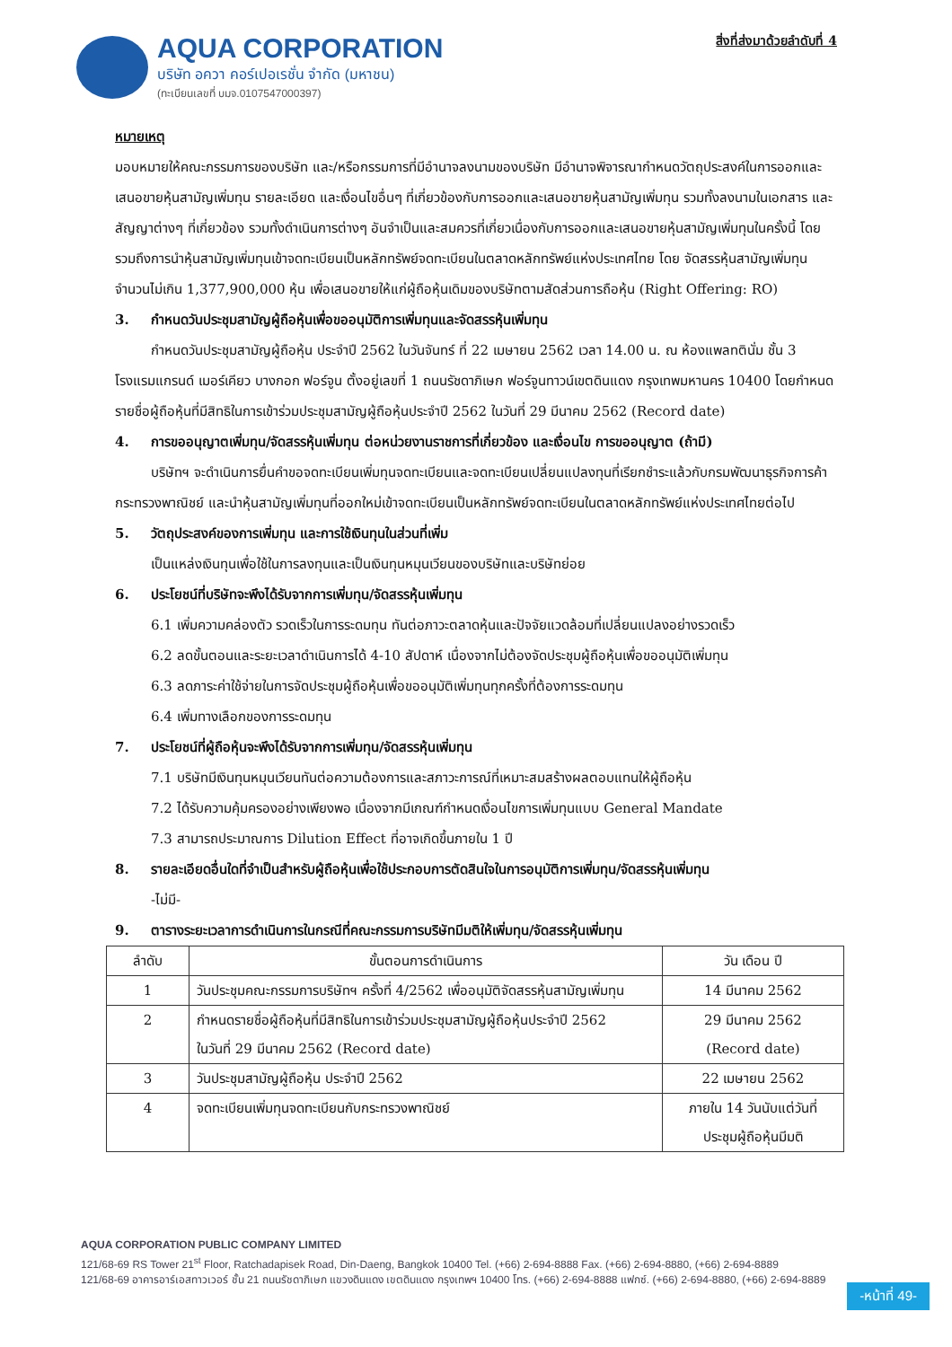AQUA CORPORATION
บริษัท อควา คอร์เปอเรชั่น จำกัด (มหาชน)
(ทะเบียนเลขที่ บมจ.0107547000397)
สิ่งที่ส่งมาด้วยลำดับที่ 4
หมายเหตุ
มอบหมายให้คณะกรรมการของบริษัท และ/หรือกรรมการที่มีอำนาจลงนามของบริษัท มีอำนาจพิจารณากำหนดวัตถุประสงค์ในการออกและเสนอขายหุ้นสามัญเพิ่มทุน รายละเอียด และเงื่อนไขอื่นๆ ที่เกี่ยวข้องกับการออกและเสนอขายหุ้นสามัญเพิ่มทุน รวมทั้งลงนามในเอกสาร และสัญญาต่างๆ ที่เกี่ยวข้อง รวมทั้งดำเนินการต่างๆ อันจำเป็นและสมควรที่เกี่ยวเนื่องกับการออกและเสนอขายหุ้นสามัญเพิ่มทุนในครั้งนี้ โดยรวมถึงการนำหุ้นสามัญเพิ่มทุนเข้าจดทะเบียนเป็นหลักทรัพย์จดทะเบียนในตลาดหลักทรัพย์แห่งประเทศไทย โดย จัดสรรหุ้นสามัญเพิ่มทุนจำนวนไม่เกิน 1,377,900,000 หุ้น เพื่อเสนอขายให้แก่ผู้ถือหุ้นเดิมของบริษัทตามสัดส่วนการถือหุ้น (Right Offering: RO)
3. กำหนดวันประชุมสามัญผู้ถือหุ้นเพื่อขออนุมัติการเพิ่มทุนและจัดสรรหุ้นเพิ่มทุน
กำหนดวันประชุมสามัญผู้ถือหุ้น ประจำปี 2562 ในวันจันทร์ ที่ 22 เมษายน 2562 เวลา 14.00 น. ณ ห้องแพลทตินั่ม ชั้น 3 โรงแรมแกรนด์ เมอร์เคียว บางกอก ฟอร์จูน ตั้งอยู่เลขที่ 1 ถนนรัชดาภิเษก ฟอร์จูนทาวน์เขตดินแดง กรุงเทพมหานคร 10400 โดยกำหนดรายชื่อผู้ถือหุ้นที่มีสิทธิในการเข้าร่วมประชุมสามัญผู้ถือหุ้นประจำปี 2562 ในวันที่ 29 มีนาคม 2562 (Record date)
4. การขออนุญาตเพิ่มทุน/จัดสรรหุ้นเพิ่มทุน ต่อหน่วยงานราชการที่เกี่ยวข้อง และเงื่อนไข การขออนุญาต (ถ้ามี)
บริษัทฯ จะดำเนินการยื่นคำขอจดทะเบียนเพิ่มทุนจดทะเบียนและจดทะเบียนเปลี่ยนแปลงทุนที่เรียกชำระแล้วกับกรมพัฒนาธุรกิจการค้า กระทรวงพาณิชย์ และนำหุ้นสามัญเพิ่มทุนที่ออกใหม่เข้าจดทะเบียนเป็นหลักทรัพย์จดทะเบียนในตลาดหลักทรัพย์แห่งประเทศไทยต่อไป
5. วัตถุประสงค์ของการเพิ่มทุน และการใช้เงินทุนในส่วนที่เพิ่ม
เป็นแหล่งเงินทุนเพื่อใช้ในการลงทุนและเป็นเงินทุนหมุนเวียนของบริษัทและบริษัทย่อย
6. ประโยชน์ที่บริษัทจะพึงได้รับจากการเพิ่มทุน/จัดสรรหุ้นเพิ่มทุน
6.1 เพิ่มความคล่องตัว รวดเร็วในการระดมทุน ทันต่อภาวะตลาดหุ้นและปัจจัยแวดล้อมที่เปลี่ยนแปลงอย่างรวดเร็ว
6.2 ลดขั้นตอนและระยะเวลาดำเนินการได้ 4-10 สัปดาห์ เนื่องจากไม่ต้องจัดประชุมผู้ถือหุ้นเพื่อขออนุมัติเพิ่มทุน
6.3 ลดภาระค่าใช้จ่ายในการจัดประชุมผู้ถือหุ้นเพื่อขออนุมัติเพิ่มทุนทุกครั้งที่ต้องการระดมทุน
6.4 เพิ่มทางเลือกของการระดมทุน
7. ประโยชน์ที่ผู้ถือหุ้นจะพึงได้รับจากการเพิ่มทุน/จัดสรรหุ้นเพิ่มทุน
7.1 บริษัทมีเงินทุนหมุนเวียนทันต่อความต้องการและสภาวะการณ์ที่เหมาะสมสร้างผลตอบแทนให้ผู้ถือหุ้น
7.2 ได้รับความคุ้มครองอย่างเพียงพอ เนื่องจากมีเกณฑ์กำหนดเงื่อนไขการเพิ่มทุนแบบ General Mandate
7.3 สามารถประมาณการ Dilution Effect ที่อาจเกิดขึ้นภายใน 1 ปี
8. รายละเอียดอื่นใดที่จำเป็นสำหรับผู้ถือหุ้นเพื่อใช้ประกอบการตัดสินใจในการอนุมัติการเพิ่มทุน/จัดสรรหุ้นเพิ่มทุน
-ไม่มี-
9. ตารางระยะเวลาการดำเนินการในกรณีที่คณะกรรมการบริษัทมีมติให้เพิ่มทุน/จัดสรรหุ้นเพิ่มทุน
| ลำดับ | ขั้นตอนการดำเนินการ | วัน เดือน ปี |
| --- | --- | --- |
| 1 | วันประชุมคณะกรรมการบริษัทฯ ครั้งที่ 4/2562 เพื่ออนุมัติจัดสรรหุ้นสามัญเพิ่มทุน | 14 มีนาคม 2562 |
| 2 | กำหนดรายชื่อผู้ถือหุ้นที่มีสิทธิในการเข้าร่วมประชุมสามัญผู้ถือหุ้นประจำปี 2562 ในวันที่ 29 มีนาคม 2562 (Record date) | 29 มีนาคม 2562 (Record date) |
| 3 | วันประชุมสามัญผู้ถือหุ้น ประจำปี 2562 | 22 เมษายน 2562 |
| 4 | จดทะเบียนเพิ่มทุนจดทะเบียนกับกระทรวงพาณิชย์ | ภายใน 14 วันนับแต่วันที่ ประชุมผู้ถือหุ้นมีมติ |
AQUA CORPORATION PUBLIC COMPANY LIMITED
121/68-69 RS Tower 21<sup>st</sup> Floor, Ratchadapisek Road, Din-Daeng, Bangkok 10400 Tel. (+66) 2-694-8888 Fax. (+66) 2-694-8880, (+66) 2-694-8889
121/68-69 อาคารอาร์เอสทาวเวอร์ ชั้น 21 ถนนรัชดาภิเษก แขวงดินแดง เขตดินแดง กรุงเทพฯ 10400 โทร. (+66) 2-694-8888 แฟกซ์. (+66) 2-694-8880, (+66) 2-694-8889
-หน้าที่ 49-